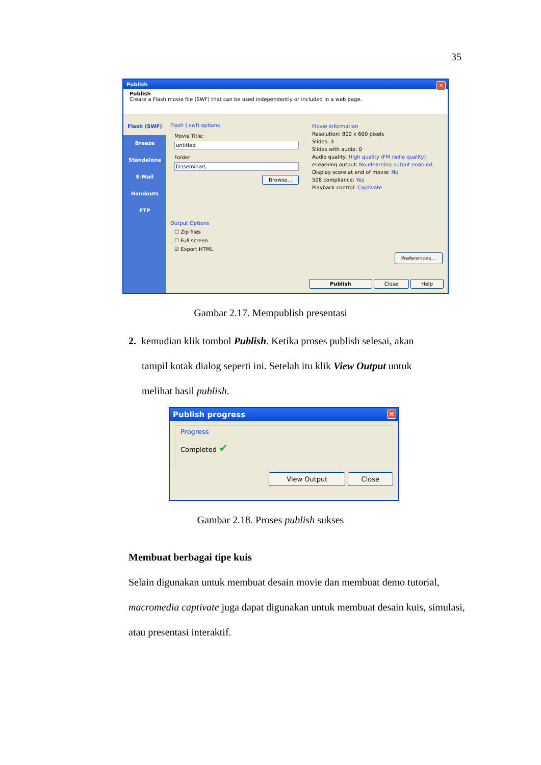35
Publish ✕
Publish
Create a Flash movie file (SWF) that can be used independently or included in a web page.
Flash (SWF)
Breeze
Standalone
E-Mail
Handouts
FTP
Flash (.swf) options
Movie Title:
untitled
Folder:
D:\seminar\
Browse...
Output Options
☐ Zip files
☐ Full screen
☑ Export HTML
Movie information
Resolution: 800 x 600 pixels
Slides: 3
Slides with audio: 0
Audio quality: High quality (FM radio quality)
eLearning output: No elearning output enabled.
Display score at end of movie: No
508 compliance: Yes
Playback control: Captivate
Preferences...
Publish Close Help
Gambar 2.17. Mempublish presentasi
2. kemudian klik tombol Publish. Ketika proses publish selesai, akan
tampil kotak dialog seperti ini. Setelah itu klik View Output untuk
melihat hasil publish.
Publish progress ✕
Progress
Completed ✔
View Output Close
Gambar 2.18. Proses publish sukses
Membuat berbagai tipe kuis
Selain digunakan untuk membuat desain movie dan membuat demo tutorial, macromedia captivate juga dapat digunakan untuk membuat desain kuis, simulasi, atau presentasi interaktif.